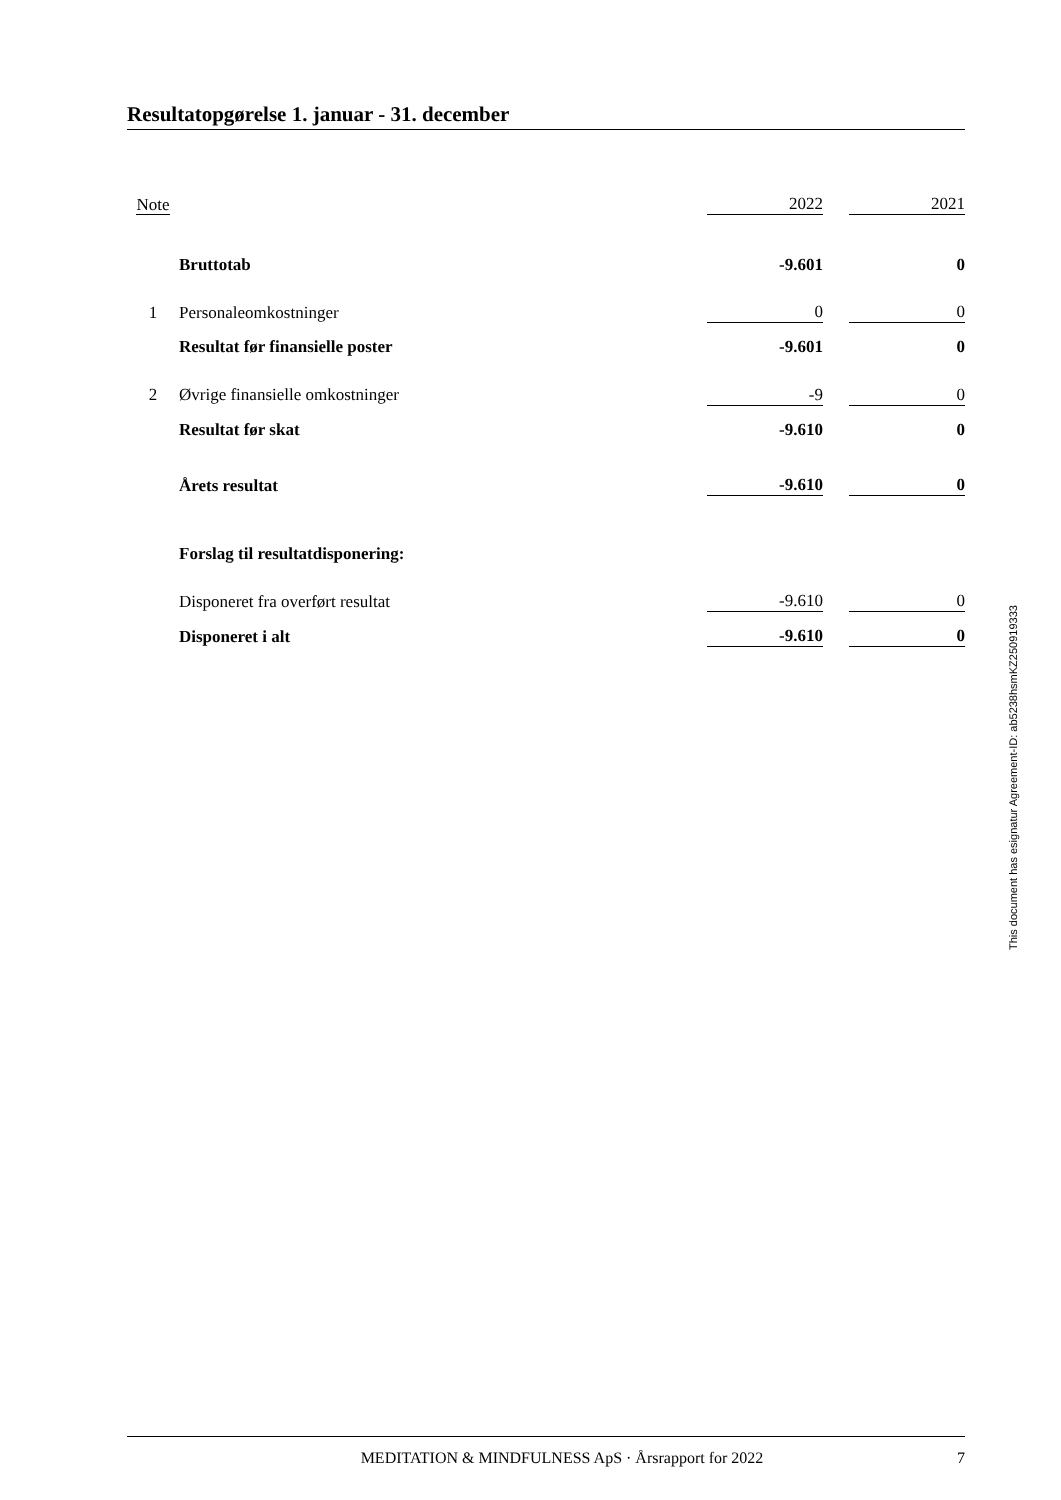Resultatopgørelse 1. januar - 31. december
| Note | | 2022 | | 2021 |
| --- | --- | --- | --- | --- |
| | Bruttotab | -9.601 | | 0 |
| 1 | Personaleomkostninger | 0 | | 0 |
| | Resultat før finansielle poster | -9.601 | | 0 |
| 2 | Øvrige finansielle omkostninger | -9 | | 0 |
| | Resultat før skat | -9.610 | | 0 |
| | Årets resultat | -9.610 | | 0 |
| | Forslag til resultatdisponering: | | | |
| | Disponeret fra overført resultat | -9.610 | | 0 |
| | Disponeret i alt | -9.610 | | 0 |
This document has esignatur Agreement-ID: ab5238hsmKZ250919333
MEDITATION & MINDFULNESS ApS · Årsrapport for 2022
7